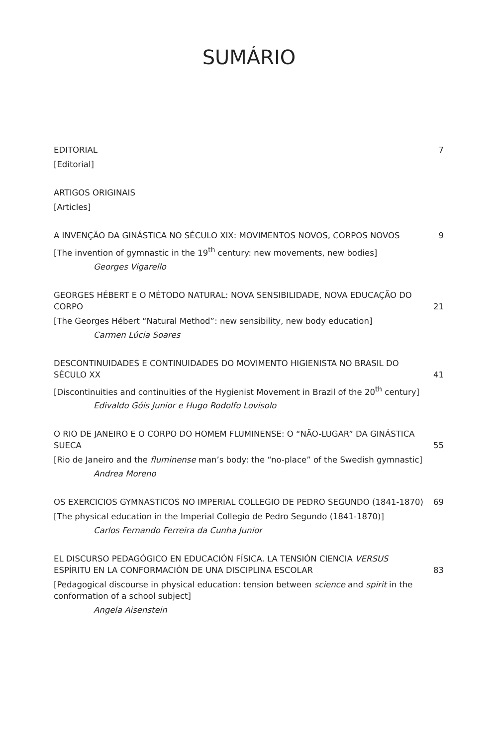SUMÁRIO
EDITORIAL 7
[Editorial]
ARTIGOS ORIGINAIS
[Articles]
A INVENÇÃO DA GINÁSTICA NO SÉCULO XIX: MOVIMENTOS NOVOS, CORPOS NOVOS 9
[The invention of gymnastic in the 19<sup>th</sup> century: new movements, new bodies]
Georges Vigarello
GEORGES HÉBERT E O MÉTODO NATURAL: NOVA SENSIBILIDADE, NOVA EDUCAÇÃO DO CORPO 21
[The Georges Hébert “Natural Method”: new sensibility, new body education]
Carmen Lúcia Soares
DESCONTINUIDADES E CONTINUIDADES DO MOVIMENTO HIGIENISTA NO BRASIL DO SÉCULO XX 41
[Discontinuities and continuities of the Hygienist Movement in Brazil of the 20<sup>th</sup> century]
Edivaldo Góis Junior e Hugo Rodolfo Lovisolo
O RIO DE JANEIRO E O CORPO DO HOMEM FLUMINENSE: O “NÃO-LUGAR” DA GINÁSTICA SUECA 55
[Rio de Janeiro and the fluminense man’s body: the “no-place” of the Swedish gymnastic]
Andrea Moreno
OS EXERCICIOS GYMNASTICOS NO IMPERIAL COLLEGIO DE PEDRO SEGUNDO (1841-1870) 69
[The physical education in the Imperial Collegio de Pedro Segundo (1841-1870)]
Carlos Fernando Ferreira da Cunha Junior
EL DISCURSO PEDAGÓGICO EN EDUCACIÓN FÍSICA. LA TENSIÓN CIENCIA VERSUS ESPÍRITU EN LA CONFORMACIÓN DE UNA DISCIPLINA ESCOLAR 83
[Pedagogical discourse in physical education: tension between science and spirit in the conformation of a school subject]
Angela Aisenstein